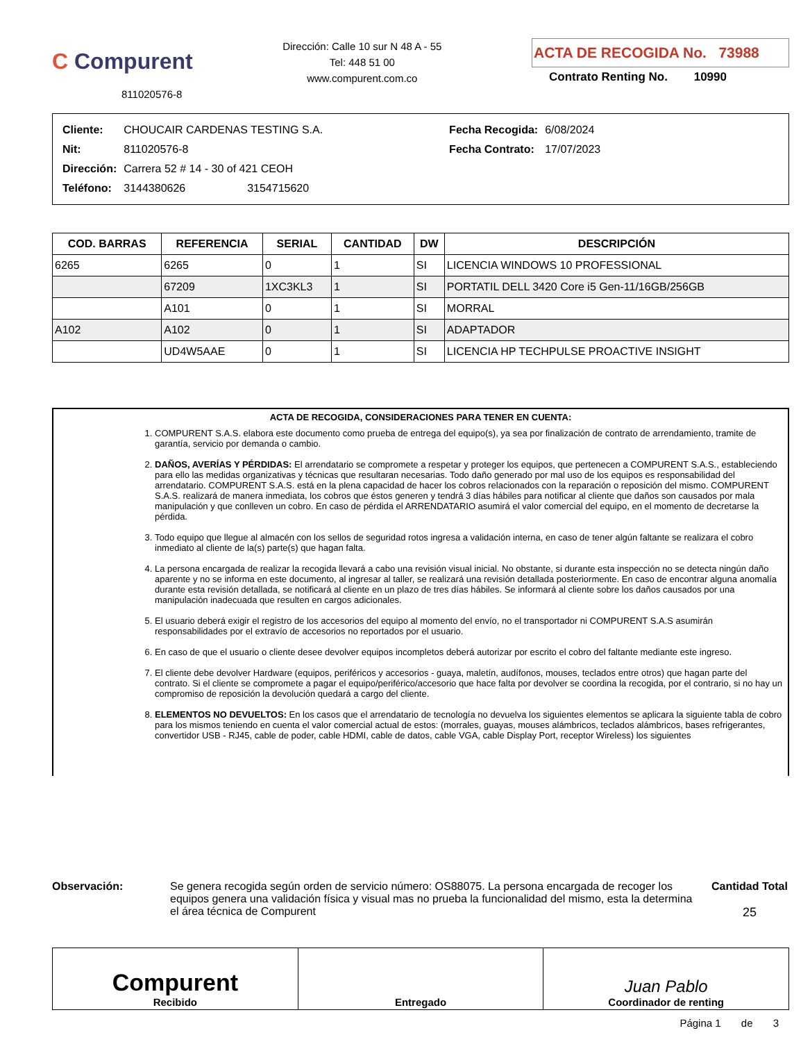C Compurent
811020576-8
Dirección: Calle 10 sur N 48 A - 55
Tel: 448 51 00
www.compurent.com.co
ACTA DE RECOGIDA No. 73988
Contrato Renting No. 10990
| Cliente: | CHOUCAIR CARDENAS TESTING S.A. |
| Nit: | 811020576-8 |
| Dirección: | Carrera 52 # 14 - 30 of 421 CEOH |
| Teléfono: | 3144380626 3154715620 |
| Fecha Recogida: | 6/08/2024 |
| Fecha Contrato: | 17/07/2023 |
| COD. BARRAS | REFERENCIA | SERIAL | CANTIDAD | DW | DESCRIPCIÓN |
| --- | --- | --- | --- | --- | --- |
| 6265 | 6265 | 0 | 1 | SI | LICENCIA WINDOWS 10 PROFESSIONAL |
| | 67209 | 1XC3KL3 | 1 | SI | PORTATIL DELL 3420 Core i5 Gen-11/16GB/256GB |
| | A101 | 0 | 1 | SI | MORRAL |
| A102 | A102 | 0 | 1 | SI | ADAPTADOR |
| | UD4W5AAE | 0 | 1 | SI | LICENCIA HP TECHPULSE PROACTIVE INSIGHT |
ACTA DE RECOGIDA, CONSIDERACIONES PARA TENER EN CUENTA:
1. COMPURENT S.A.S. elabora este documento como prueba de entrega del equipo(s), ya sea por finalización de contrato de arrendamiento, tramite de garantía, servicio por demanda o cambio.
2. DAÑOS, AVERÍAS Y PÉRDIDAS: El arrendatario se compromete a respetar y proteger los equipos, que pertenecen a COMPURENT S.A.S., estableciendo para ello las medidas organizativas y técnicas que resultaran necesarias. Todo daño generado por mal uso de los equipos es responsabilidad del arrendatario. COMPURENT S.A.S. está en la plena capacidad de hacer los cobros relacionados con la reparación o reposición del mismo. COMPURENT S.A.S. realizará de manera inmediata, los cobros que éstos generen y tendrá 3 días hábiles para notificar al cliente que daños son causados por mala manipulación y que conlleven un cobro. En caso de pérdida el ARRENDATARIO asumirá el valor comercial del equipo, en el momento de decretarse la pérdida.
3. Todo equipo que llegue al almacén con los sellos de seguridad rotos ingresa a validación interna, en caso de tener algún faltante se realizara el cobro inmediato al cliente de la(s) parte(s) que hagan falta.
4. La persona encargada de realizar la recogida llevará a cabo una revisión visual inicial. No obstante, si durante esta inspección no se detecta ningún daño aparente y no se informa en este documento, al ingresar al taller, se realizará una revisión detallada posteriormente. En caso de encontrar alguna anomalía durante esta revisión detallada, se notificará al cliente en un plazo de tres días hábiles. Se informará al cliente sobre los daños causados por una manipulación inadecuada que resulten en cargos adicionales.
5. El usuario deberá exigir el registro de los accesorios del equipo al momento del envío, no el transportador ni COMPURENT S.A.S asumirán responsabilidades por el extravío de accesorios no reportados por el usuario.
6. En caso de que el usuario o cliente desee devolver equipos incompletos deberá autorizar por escrito el cobro del faltante mediante este ingreso.
7. El cliente debe devolver Hardware (equipos, periféricos y accesorios - guaya, maletín, audífonos, mouses, teclados entre otros) que hagan parte del contrato. Si el cliente se compromete a pagar el equipo/periférico/accesorio que hace falta por devolver se coordina la recogida, por el contrario, si no hay un compromiso de reposición la devolución quedará a cargo del cliente.
8. ELEMENTOS NO DEVUELTOS: En los casos que el arrendatario de tecnología no devuelva los siguientes elementos se aplicara la siguiente tabla de cobro para los mismos teniendo en cuenta el valor comercial actual de estos: (morrales, guayas, mouses alámbricos, teclados alámbricos, bases refrigerantes, convertidor USB - RJ45, cable de poder, cable HDMI, cable de datos, cable VGA, cable Display Port, receptor Wireless) los siguientes
Observación: Se genera recogida según orden de servicio número: OS88075. La persona encargada de recoger los equipos genera una validación física y visual mas no prueba la funcionalidad del mismo, esta la determina el área técnica de Compurent
Cantidad Total
25
Compurent
Recibido
Entregado
Juan Pablo
Coordinador de renting
Página 1 de 3